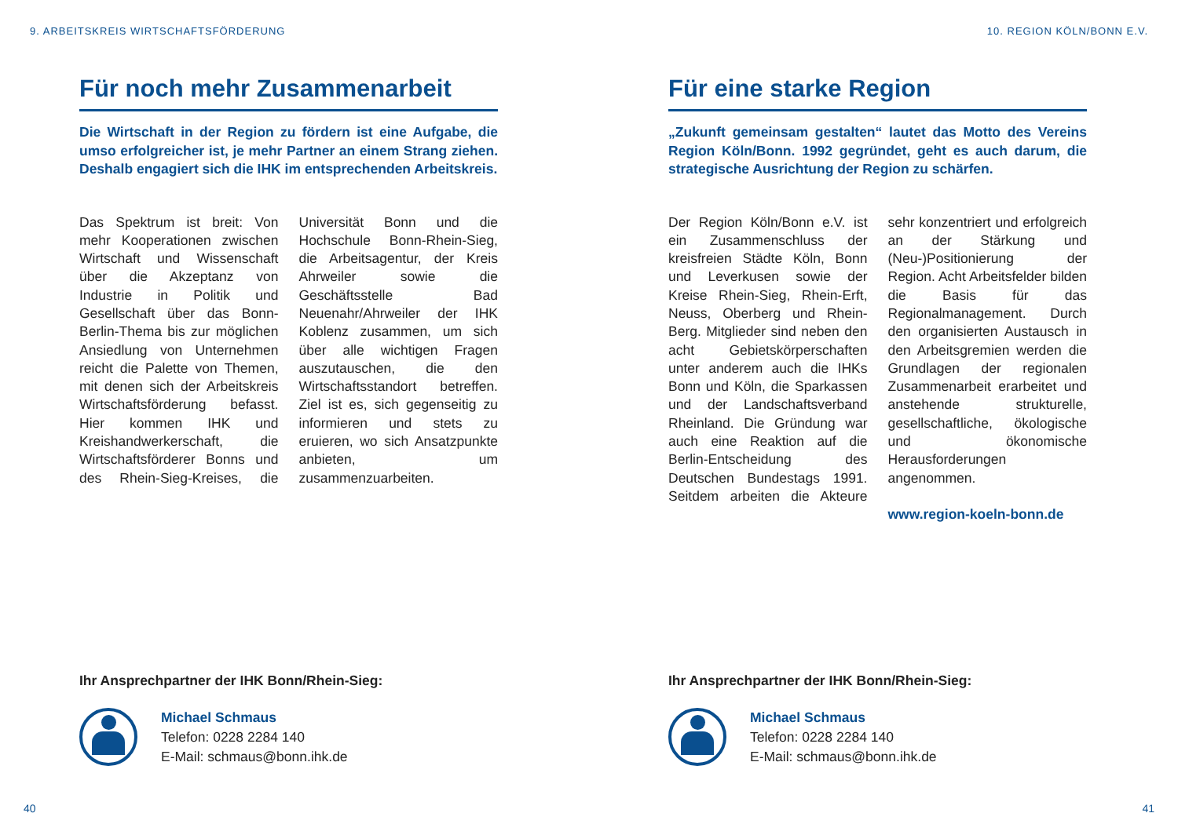9. ARBEITSKREIS WIRTSCHAFTSFÖRDERUNG
Für noch mehr Zusammenarbeit
Die Wirtschaft in der Region zu fördern ist eine Aufgabe, die umso erfolgreicher ist, je mehr Partner an einem Strang ziehen. Deshalb engagiert sich die IHK im entsprechenden Arbeitskreis.
Das Spektrum ist breit: Von mehr Kooperationen zwischen Wirtschaft und Wissenschaft über die Akzeptanz von Industrie in Politik und Gesellschaft über das Bonn-Berlin-Thema bis zur möglichen Ansiedlung von Unternehmen reicht die Palette von Themen, mit denen sich der Arbeitskreis Wirtschaftsförderung befasst. Hier kommen IHK und Kreishandwerkerschaft, die Wirtschaftsförderer Bonns und des Rhein-Sieg-Kreises, die Universität Bonn und die Hochschule Bonn-Rhein-Sieg, die Arbeitsagentur, der Kreis Ahrweiler sowie die Geschäftsstelle Bad Neuenahr/Ahrweiler der IHK Koblenz zusammen, um sich über alle wichtigen Fragen auszutauschen, die den Wirtschaftsstandort betreffen. Ziel ist es, sich gegenseitig zu informieren und stets zu eruieren, wo sich Ansatzpunkte anbieten, um zusammenzuarbeiten.
Ihr Ansprechpartner der IHK Bonn/Rhein-Sieg:
Michael Schmaus
Telefon: 0228 2284 140
E-Mail: schmaus@bonn.ihk.de
40
10. REGION KÖLN/BONN E.V.
Für eine starke Region
„Zukunft gemeinsam gestalten“ lautet das Motto des Vereins Region Köln/Bonn. 1992 gegründet, geht es auch darum, die strategische Ausrichtung der Region zu schärfen.
Der Region Köln/Bonn e.V. ist ein Zusammenschluss der kreisfreien Städte Köln, Bonn und Leverkusen sowie der Kreise Rhein-Sieg, Rhein-Erft, Neuss, Oberberg und Rhein-Berg. Mitglieder sind neben den acht Gebietskörperschaften unter anderem auch die IHKs Bonn und Köln, die Sparkassen und der Landschaftsverband Rheinland. Die Gründung war auch eine Reaktion auf die Berlin-Entscheidung des Deutschen Bundestags 1991. Seitdem arbeiten die Akteure sehr konzentriert und erfolgreich an der Stärkung und (Neu-)Positionierung der Region. Acht Arbeitsfelder bilden die Basis für das Regionalmanagement. Durch den organisierten Austausch in den Arbeitsgremien werden die Grundlagen der regionalen Zusammenarbeit erarbeitet und anstehende strukturelle, gesellschaftliche, ökologische und ökonomische Herausforderungen angenommen.
www.region-koeln-bonn.de
Ihr Ansprechpartner der IHK Bonn/Rhein-Sieg:
Michael Schmaus
Telefon: 0228 2284 140
E-Mail: schmaus@bonn.ihk.de
41